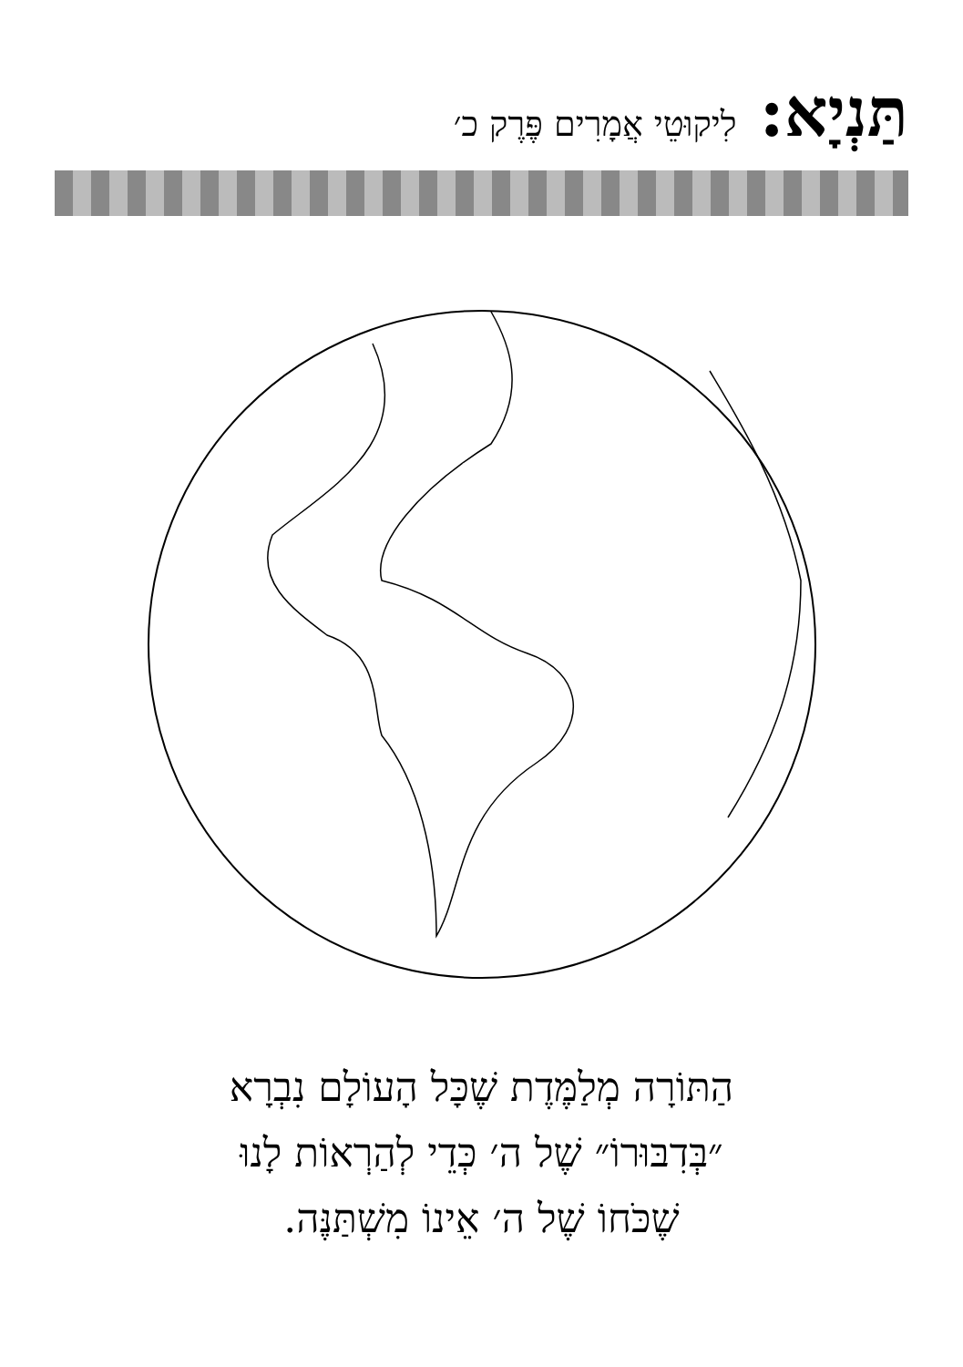תַּנְיָא: לִיקוּטֵי אֲמָרִים פֶּרֶק כ׳
הַתּוֹרָה מְלַמֶּדֶת שֶׁכָּל הָעוֹלָם נִבְרָא
״בְּדִבּוּרוֹ״ שֶׁל ה׳ כְּדֵי לְהַרְאוֹת לָנוּ
שֶׁכֹּחוֹ שֶׁל ה׳ אֵינוֹ מִשְׁתַּנֶּה.